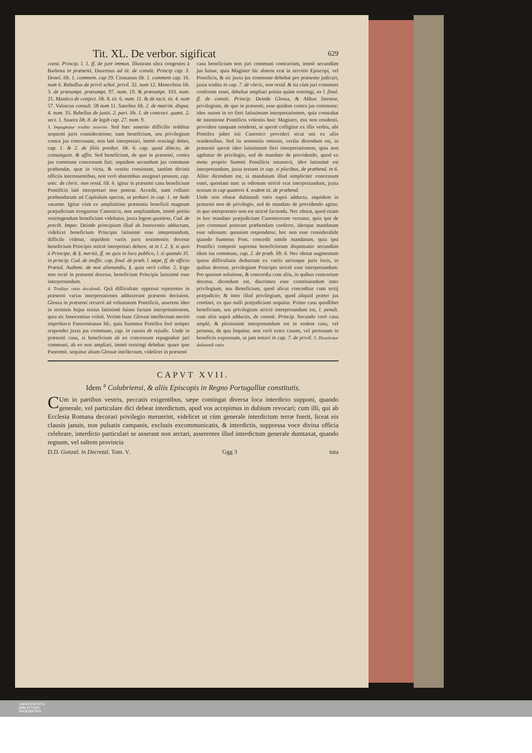Tit. XL. De verbor. sigificat 629
const. Princip. l. 1. ff. de jure immun. Illustrant ultra congestos à Barbosa in præsenti, Duarenus ad tit. de constit. Princip cap. 3. Donel. lib. 1. comment. cap 29. Connanus lib. 1. comment cap. 16. num 6. Rebuffus de privil schol. privil. 32. num 12. Menochius lib. 3. de præsumpt. præsumpt. 97. num. 19. & præsumpt. 103. num. 21. Mantica de conject. lib. 8. tit. 6. num. 11. & de tacit. tit. 4. num 57. Valascus consult. 58 num 11. Sanchez lib. 2. de matrim. disput. 4. num. 33. Rebellus de justit. 2. part. lib. 1. de contract. quæst. 2. sect. 1. Suarez lib. 8. de legib cap. 27. num. 9.
3. Impugnatur tradita assertio. Sed hæc assertio difficilis redditur sequenti juris consideratione; nam beneficium, seu privilegium contra jus concessum, non latè interpretari, immò restringi debet, cap. 1. & 2. de filiis presbyt. lib. 6. cap. quod dilecto, de consanguin. & affin. Sed beneficium, de quo in præsenti, contra jus commune concessum fuit; siquidem secundum jus commune præbendæ, quæ in victu, & vestitu consistunt, tantùm divinis officiis interessentibus, non verò absentibus assignari possunt, cap. unic. de cleric. non resid. lib. 6. igitur in præsenti casu beneficium Pontificis latè interpretari non poterat. Accedit, nam collatio præbendarum ad Capitulum spectat, ut probavi in cap. 1. ne Sede vacante. Igitur cùm ex ampliatione præsentis beneficii magnum præjudicium irrogaretur Canonicis, non ampliandum, immò potiùs restringendum beneficium videbatur, juxta legem quotiens, Cod. de precib. Imper. Deinde principium illud ab Innocentio adductum, videlicet beneficium Principis latissimè esse intepretandum, difficile videtur, siquidem variis juris testimoniis docetur beneficium Principis strictè interpretari debere, ut in l. 2. §. si quis à Principe, & §. meritò, ff. ne quis in loco publico, l. si quando 35. in princip. Cod. de inoffic. cap. final. de præb. l. sæpe, ff. de officio Præsid. Authent. de non alienandis, §. quia verò collat. 2. Ergo non rectè in præsenti docetur, beneficium Principis latissimè esse interpretandum.
4. Traditur ratio decidendi. Quâ difficultate oppressi repetentes in præsenti varias interpretationes adduxerunt præsenti decisioni. Glossa in præsenti recurrit ad voluntatem Pontificis, asserens ideo in terminis hujus textus latissimè fuisse factam interpretationem, quia sic Innocentius voluit. Verùm hunc Glossæ intellectum meritò improbavit Panormitanus hîc, quia Summus Pontifex ferè semper respondet juxta jus commune, cap. in causis de rejudic. Unde in præsenti casu, si beneficium ab eo concessum repugnabat juri communi, ab eo non ampliari, immò restringi debebat: quare ipse Panormit. sequitur alium Glossæ intellectum, videlicet in præsenti
casu beneficium non juri communi contrarium, immò secundùm jus fuisse, quia Magister hic absens erat in servitio Episcopi, vel Pontificis, & sic juxta jus commune debebat pro præsente judicari, juxta tradita in cap. 7. de cleric, non resid. & ita cùm juri communi conforme esset, debebat ampliari potiùs quàm restringi, ex l. final. ff. de constit. Princip. Deinde Glossa, & Abbas fatentur, privilegium, de quo in præsenti, esse quidem contra jus commune; ideo autem in eo fieri latissimam interpretationem, quia constabat de intentione Pontificis volentis huic Magistro, etsi non residenti, providere tanquam residenti, ut apertè colligitur ex illis verbis, ubi Pontifex jubet isti Canonico provideri sicut uni ex aliis residentibus. Sed iis sententiis omissis, veriùs dicendum est, in præsenti specie ideo latissimam fieri interpretationem, quia non agebatur de privilegio, sed de mandato de providendo, quod ex motu proprio Summi Pontificis emanavit, ideo latissimè est interpretandum, juxta textum in cap. si pluribus, de præbend. in 6. Aliter dicendum est, si mandatum illud simpliciter concessum esset, quoniam tunc ut odiosum strictè erat interpretandum, juxta textum in cap quamvis 4. eodem tit. de præbend.
Unde non obstat dubitandi ratio suprà adducta, siquidem in præsenti non de privilegio, sed de mandato de providendo agitur, in quo interpretatio non est strictè facienda. Nec obstat, quod etiam in hoc mandato præjudicium Canonicorum versatur, quia ipsi de jure communi poterant præbendam conferre, ideoque mandatum esse odiosum: quoniam respondetur, hoc non esse considerabile quando Summus Pont. concedit simile mandatum, quia ipsi Pontifici competit suprema beneficiorum dispensatio secundùm idem ius commune, cap. 2. de præb. lib. 6. Nec obstat augmentum ipsius difficultatis deductum ex variis utriusque juris locis, in quibus docetur, privilegium Principis strictè esse interpretandum. Pro quorum solutione, & concordia cum aliis, in quibus contrarium docetur, dicendum est, discrimen esse constituendum inter privilegium, seu Beneficium, quod alicui conceditur cum tertij præjudicio; & inter illud privilegium, quod aliquid præter jus continet, ex quo nulli præjudicium sequitur. Primo casu quodlibet beneficium, seu privilegium strictè interpretandum est, l. penult. cum aliis suprà adductis, de constit. Princip. Secundo verò casu amplè, & plenissimè interpretandum est in eodem casu, vel persona, de qua loquitur, non verò extra casum, vel personam in beneficio expressam, ut jam notavi in cap. 7. de privil. 5. Dissolvitur dubitandi ratio.
CAPVT XVII.
Idem <sup>a</sup> Colubriensi, & aliis Episcopis in Regno Portugalliæ constitutis.
CUm in partibus vestris, peccatis exigentibus, sæpe contingat diversa loca interdicto supponi, quando generale, vel particulare dici debeat interdictum, apud vos accepimus in dubium revocari; cum illi, qui ab Ecclesia Romana decorari privilegio meruerint, videlicet ut cùm generale interdictum terræ fuerit, liceat eis clausis januis, non pulsatis campanis, exclusis excommunicatis, & interdictis, suppressa voce divina officia celebrare, interdicto particulari se asserant non arctari, asserentes illud interdictum generale dumtaxat, quando regnum, vel saltem provincia
D.D. Gonzal. in Decretal. Tom. V. Ggg 3 tota
UNIVERSITÄTS-
BIBLIOTHEK
PADERBORN